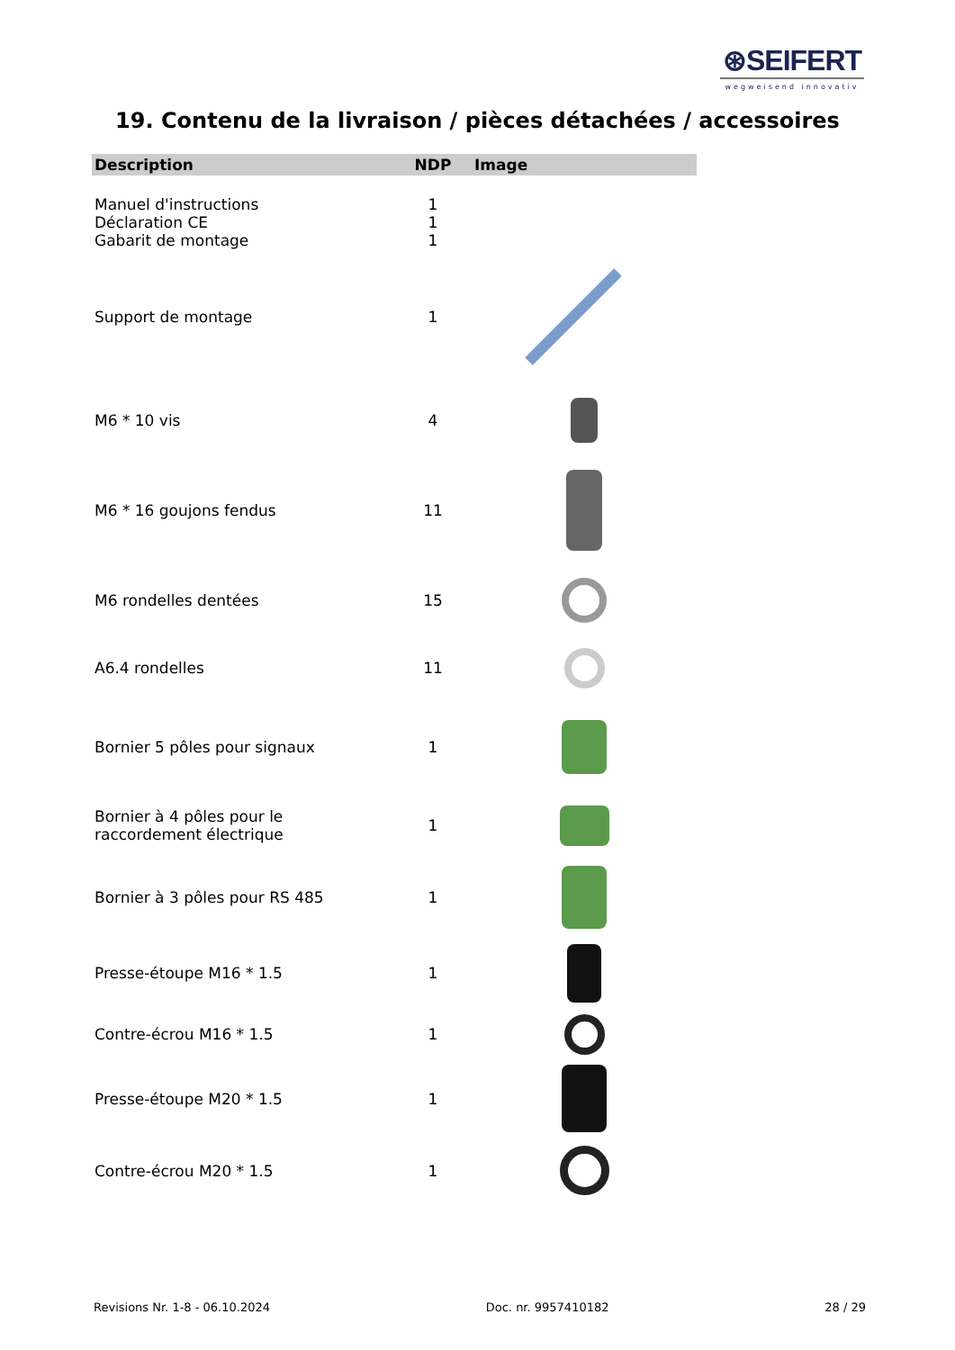⊛SEIFERT
wegweisend innovativ
19. Contenu de la livraison / pièces détachées / accessoires
| Description | NDP | Image |
| --- | --- | --- |
| Manuel d'instructions | 1 | |
| Déclaration CE | 1 | |
| Gabarit de montage | 1 | |
| Support de montage | 1 | |
| M6 * 10 vis | 4 | |
| M6 * 16 goujons fendus | 11 | |
| M6 rondelles dentées | 15 | |
| A6.4 rondelles | 11 | |
| Bornier 5 pôles pour signaux | 1 | |
| Bornier à 4 pôles pour le raccordement électrique | 1 | |
| Bornier à 3 pôles pour RS 485 | 1 | |
| Presse-étoupe M16 * 1.5 | 1 | |
| Contre-écrou M16 * 1.5 | 1 | |
| Presse-étoupe M20 * 1.5 | 1 | |
| Contre-écrou M20 * 1.5 | 1 | |
Revisions Nr. 1-8 - 06.10.2024 Doc. nr. 9957410182 28 / 29